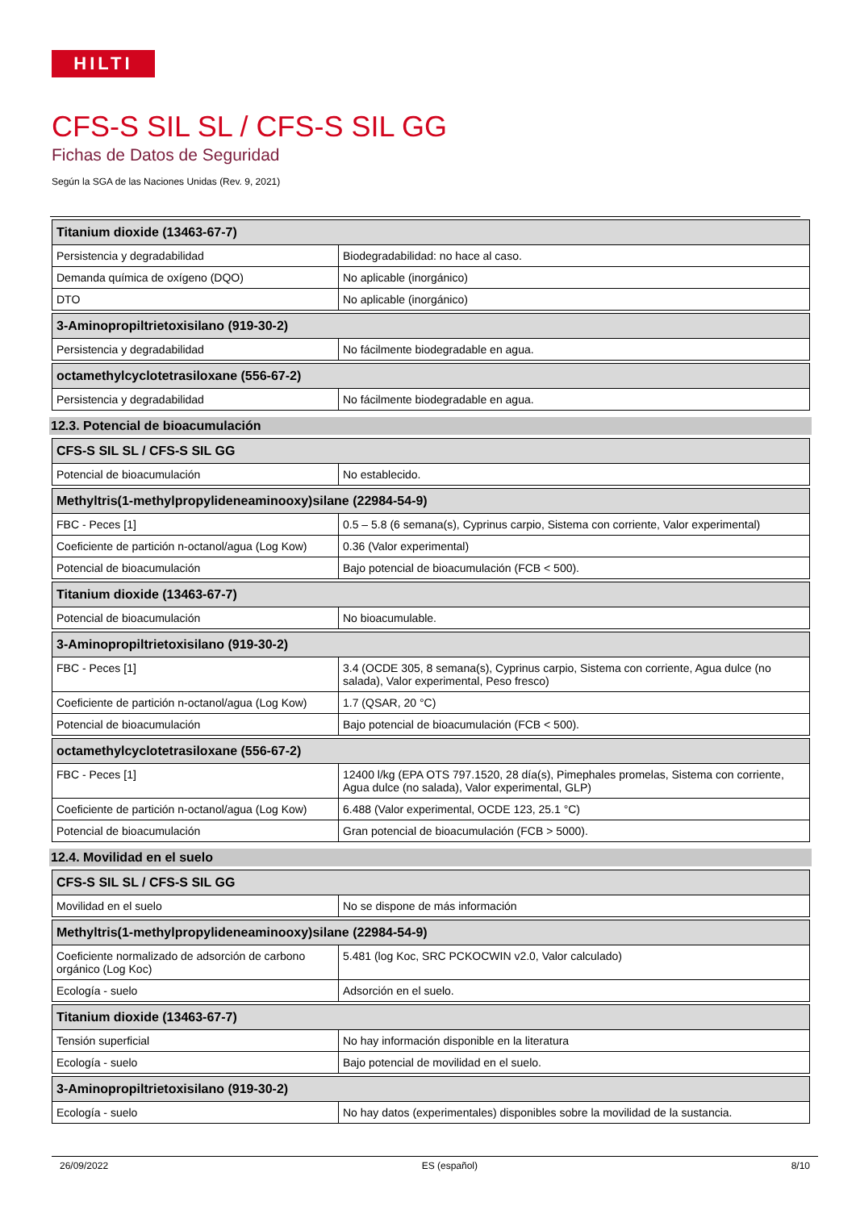HILTI
CFS-S SIL SL / CFS-S SIL GG
Fichas de Datos de Seguridad
Según la SGA de las Naciones Unidas (Rev. 9, 2021)
| Titanium dioxide (13463-67-7) | |
| --- | --- |
| Persistencia y degradabilidad | Biodegradabilidad: no hace al caso. |
| Demanda química de oxígeno (DQO) | No aplicable (inorgánico) |
| DTO | No aplicable (inorgánico) |
| 3-Aminopropiltrietoxisilano (919-30-2) | |
| --- | --- |
| Persistencia y degradabilidad | No fácilmente biodegradable en agua. |
| octamethylcyclotetrasiloxane (556-67-2) | |
| --- | --- |
| Persistencia y degradabilidad | No fácilmente biodegradable en agua. |
12.3. Potencial de bioacumulación
| CFS-S SIL SL / CFS-S SIL GG | |
| --- | --- |
| Potencial de bioacumulación | No establecido. |
| Methyltris(1-methylpropylideneaminooxy)silane (22984-54-9) | |
| --- | --- |
| FBC - Peces [1] | 0.5 – 5.8 (6 semana(s), Cyprinus carpio, Sistema con corriente, Valor experimental) |
| Coeficiente de partición n-octanol/agua (Log Kow) | 0.36 (Valor experimental) |
| Potencial de bioacumulación | Bajo potencial de bioacumulación (FCB < 500). |
| Titanium dioxide (13463-67-7) | |
| --- | --- |
| Potencial de bioacumulación | No bioacumulable. |
| 3-Aminopropiltrietoxisilano (919-30-2) | |
| --- | --- |
| FBC - Peces [1] | 3.4 (OCDE 305, 8 semana(s), Cyprinus carpio, Sistema con corriente, Agua dulce (no salada), Valor experimental, Peso fresco) |
| Coeficiente de partición n-octanol/agua (Log Kow) | 1.7 (QSAR, 20 °C) |
| Potencial de bioacumulación | Bajo potencial de bioacumulación (FCB < 500). |
| octamethylcyclotetrasiloxane (556-67-2) | |
| --- | --- |
| FBC - Peces [1] | 12400 l/kg (EPA OTS 797.1520, 28 día(s), Pimephales promelas, Sistema con corriente, Agua dulce (no salada), Valor experimental, GLP) |
| Coeficiente de partición n-octanol/agua (Log Kow) | 6.488 (Valor experimental, OCDE 123, 25.1 °C) |
| Potencial de bioacumulación | Gran potencial de bioacumulación (FCB > 5000). |
12.4. Movilidad en el suelo
| CFS-S SIL SL / CFS-S SIL GG | |
| --- | --- |
| Movilidad en el suelo | No se dispone de más información |
| Methyltris(1-methylpropylideneaminooxy)silane (22984-54-9) | |
| --- | --- |
| Coeficiente normalizado de adsorción de carbono orgánico (Log Koc) | 5.481 (log Koc, SRC PCKOCWIN v2.0, Valor calculado) |
| Ecología - suelo | Adsorción en el suelo. |
| Titanium dioxide (13463-67-7) | |
| --- | --- |
| Tensión superficial | No hay información disponible en la literatura |
| Ecología - suelo | Bajo potencial de movilidad en el suelo. |
| 3-Aminopropiltrietoxisilano (919-30-2) | |
| --- | --- |
| Ecología - suelo | No hay datos (experimentales) disponibles sobre la movilidad de la sustancia. |
26/09/2022 ES (español) 8/10